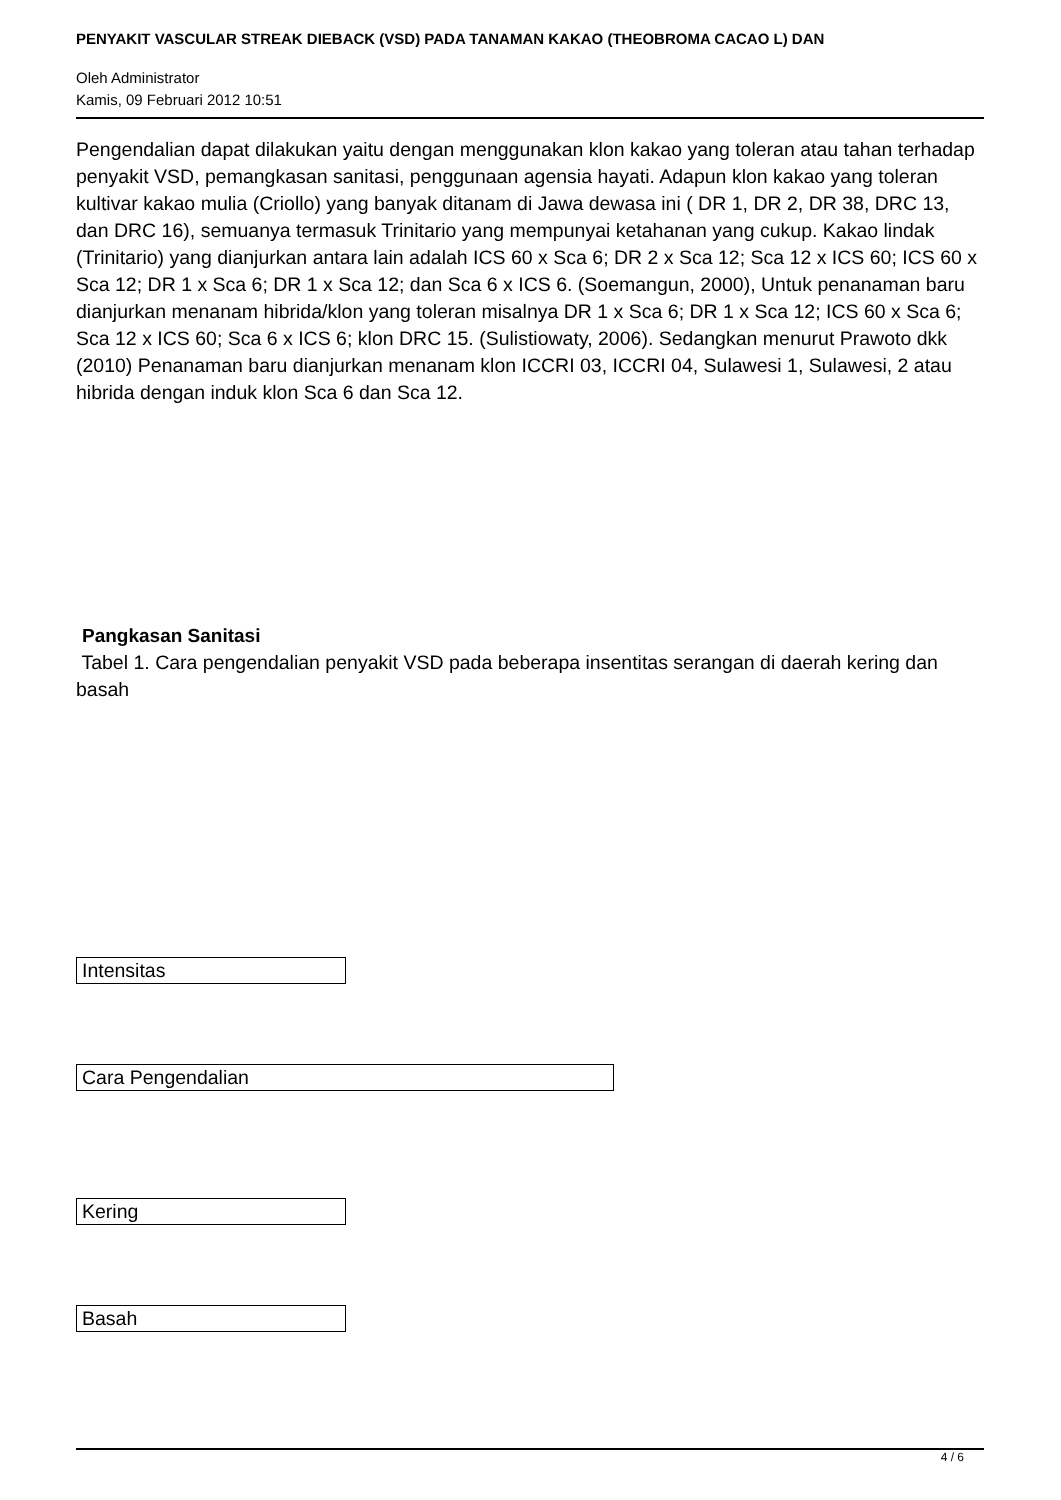PENYAKIT VASCULAR STREAK DIEBACK (VSD) PADA TANAMAN KAKAO (THEOBROMA CACAO L) DAN
Oleh Administrator
Kamis, 09 Februari 2012 10:51
Pengendalian dapat dilakukan yaitu dengan menggunakan klon kakao yang toleran atau tahan terhadap penyakit VSD, pemangkasan sanitasi, penggunaan agensia hayati. Adapun klon kakao yang toleran kultivar kakao mulia (Criollo) yang banyak ditanam di Jawa dewasa ini ( DR 1, DR 2, DR 38, DRC 13, dan DRC 16), semuanya termasuk Trinitario yang mempunyai ketahanan yang cukup. Kakao lindak (Trinitario) yang dianjurkan antara lain adalah ICS 60 x Sca 6; DR 2 x Sca 12; Sca 12 x ICS 60; ICS 60 x Sca 12; DR 1 x Sca 6; DR 1 x Sca 12; dan Sca 6 x ICS 6. (Soemangun, 2000), Untuk penanaman baru dianjurkan menanam hibrida/klon yang toleran misalnya DR 1 x Sca 6; DR 1 x Sca 12; ICS 60 x Sca 6; Sca 12 x ICS 60; Sca 6 x ICS 6; klon DRC 15. (Sulistiowaty, 2006). Sedangkan menurut Prawoto dkk (2010) Penanaman baru dianjurkan menanam klon ICCRI 03, ICCRI 04, Sulawesi 1, Sulawesi, 2 atau hibrida dengan induk klon Sca 6 dan Sca 12.
Pangkasan Sanitasi
Tabel 1. Cara pengendalian penyakit VSD pada beberapa insentitas serangan di daerah kering dan basah
| Intensitas |
| Cara Pengendalian |
| Kering |
| Basah |
4 / 6